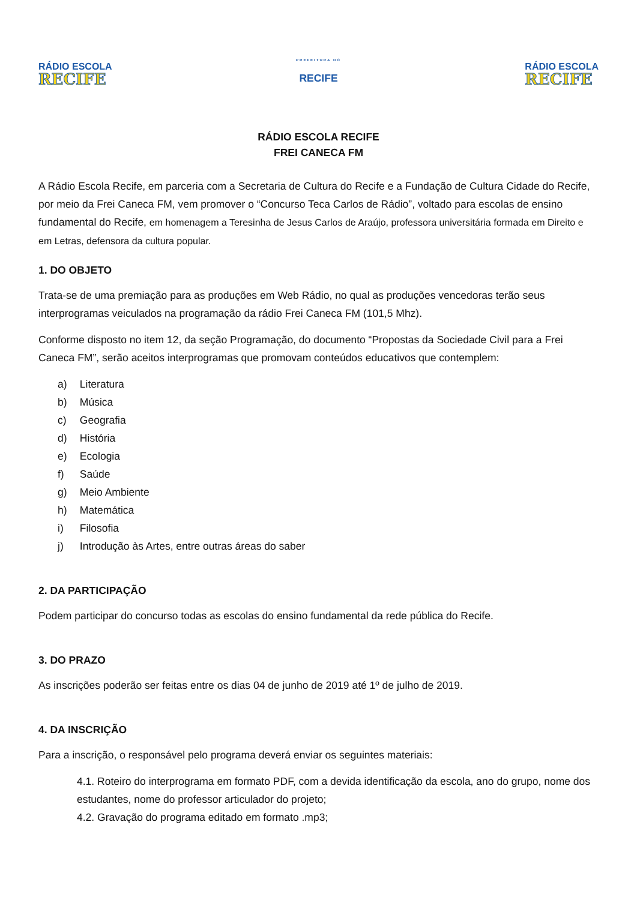RÁDIO ESCOLA
RECIFE
PREFEITURA DO
RECIFE
RÁDIO ESCOLA
RECIFE
RÁDIO ESCOLA RECIFE
FREI CANECA FM
A Rádio Escola Recife, em parceria com a Secretaria de Cultura do Recife e a Fundação de Cultura Cidade do Recife, por meio da Frei Caneca FM, vem promover o “Concurso Teca Carlos de Rádio”, voltado para escolas de ensino fundamental do Recife, em homenagem a Teresinha de Jesus Carlos de Araújo, professora universitária formada em Direito e em Letras, defensora da cultura popular.
1. DO OBJETO
Trata-se de uma premiação para as produções em Web Rádio, no qual as produções vencedoras terão seus interprogramas veiculados na programação da rádio Frei Caneca FM (101,5 Mhz).
Conforme disposto no item 12, da seção Programação, do documento “Propostas da Sociedade Civil para a Frei Caneca FM”, serão aceitos interprogramas que promovam conteúdos educativos que contemplem:
a) Literatura
b) Música
c) Geografia
d) História
e) Ecologia
f) Saúde
g) Meio Ambiente
h) Matemática
i) Filosofia
j) Introdução às Artes, entre outras áreas do saber
2. DA PARTICIPAÇÃO
Podem participar do concurso todas as escolas do ensino fundamental da rede pública do Recife.
3. DO PRAZO
As inscrições poderão ser feitas entre os dias 04 de junho de 2019 até 1º de julho de 2019.
4. DA INSCRIÇÃO
Para a inscrição, o responsável pelo programa deverá enviar os seguintes materiais:
4.1. Roteiro do interprograma em formato PDF, com a devida identificação da escola, ano do grupo, nome dos estudantes, nome do professor articulador do projeto;
4.2. Gravação do programa editado em formato .mp3;